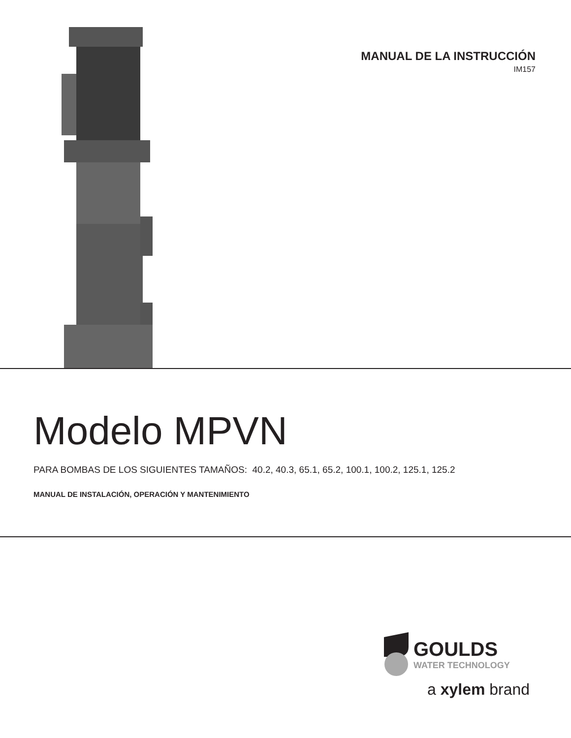MANUAL DE LA INSTRUCCIÓN
IM157
Modelo MPVN
PARA BOMBAS DE LOS SIGUIENTES TAMAÑOS: 40.2, 40.3, 65.1, 65.2, 100.1, 100.2, 125.1, 125.2
MANUAL DE INSTALACIÓN, OPERACIÓN Y MANTENIMIENTO
GOULDS
WATER TECHNOLOGY
a xylem brand